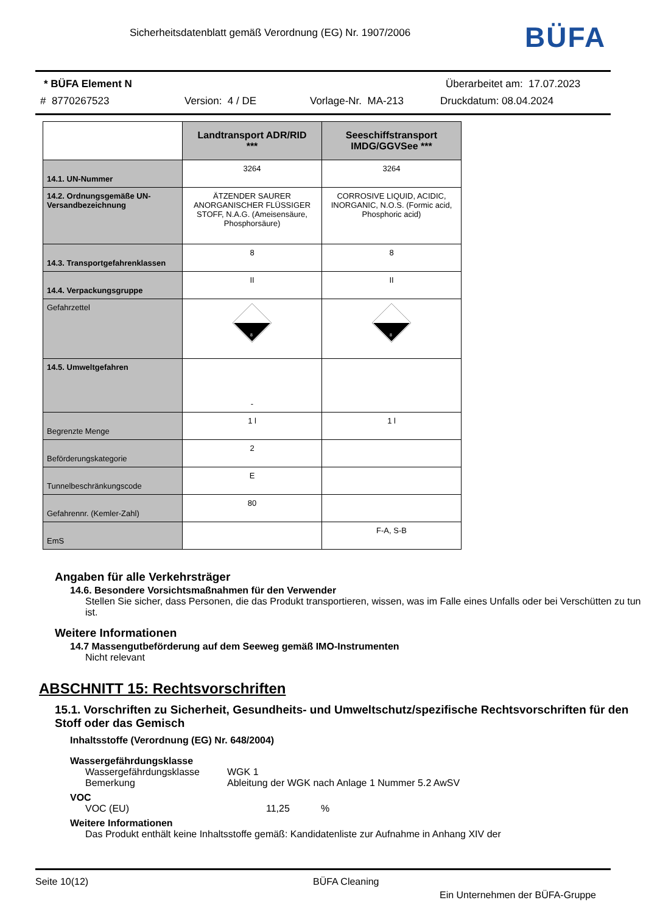Sicherheitsdatenblatt gemäß Verordnung (EG) Nr. 1907/2006
BÜFA
* BÜFA Element N Überarbeitet am: 17.07.2023
# 8770267523 Version: 4 / DE Vorlage-Nr. MA-213 Druckdatum: 08.04.2024
| | Landtransport ADR/RID *** | Seeschiffstransport IMDG/GGVSee *** |
| 14.1. UN-Nummer | 3264 | 3264 |
| 14.2. Ordnungsgemäße UN-Versandbezeichnung | ÄTZENDER SAURER ANORGANISCHER FLÜSSIGER STOFF, N.A.G. (Ameisensäure, Phosphorsäure) | CORROSIVE LIQUID, ACIDIC, INORGANIC, N.O.S. (Formic acid, Phosphoric acid) |
| 14.3. Transportgefahrenklassen | 8 | 8 |
| 14.4. Verpackungsgruppe | II | II |
| Gefahrzettel | 8 | 8 |
| 14.5. Umweltgefahren | - | |
| Begrenzte Menge | 1 l | 1 l |
| Beförderungskategorie | 2 | |
| Tunnelbeschränkungscode | E | |
| Gefahrennr. (Kemler-Zahl) | 80 | |
| EmS | | F-A, S-B |
Angaben für alle Verkehrsträger
14.6. Besondere Vorsichtsmaßnahmen für den Verwender
Stellen Sie sicher, dass Personen, die das Produkt transportieren, wissen, was im Falle eines Unfalls oder bei Verschütten zu tun ist.
Weitere Informationen
14.7 Massengutbeförderung auf dem Seeweg gemäß IMO-Instrumenten
Nicht relevant
ABSCHNITT 15: Rechtsvorschriften
15.1. Vorschriften zu Sicherheit, Gesundheits- und Umweltschutz/spezifische Rechtsvorschriften für den Stoff oder das Gemisch
Inhaltsstoffe (Verordnung (EG) Nr. 648/2004)
Wassergefährdungsklasse
Wassergefährdungsklasse WGK 1
Bemerkung Ableitung der WGK nach Anlage 1 Nummer 5.2 AwSV
VOC
VOC (EU) 11,25%
Weitere Informationen
Das Produkt enthält keine Inhaltsstoffe gemäß: Kandidatenliste zur Aufnahme in Anhang XIV der
Seite 10(12) BÜFA Cleaning
Ein Unternehmen der BÜFA-Gruppe